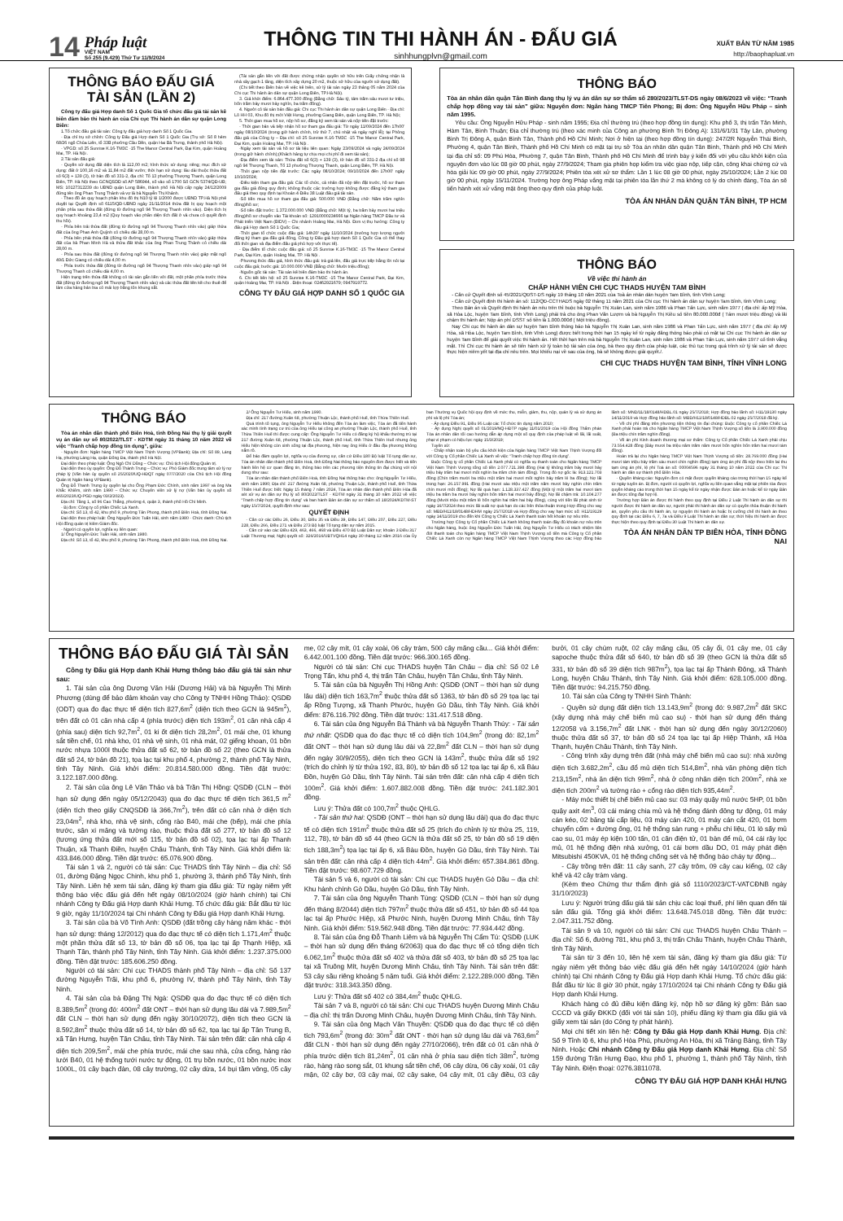14
Pháp luật
VIỆT NAM
Số 255 (9.429) Thứ Tư 11/9/2024
THÔNG TIN THI HÀNH ÁN - ĐẤU GIÁ
sinhhungplvn@gmail.com
XUẤT BẢN TỪ NĂM 1985
http://baophapluat.vn
THÔNG BÁO ĐẤU GIÁ TÀI SẢN (LẦN 2)
Công ty đấu giá Hợp danh Số 1 Quốc Gia tổ chức đấu giá tài sản kê biên đảm bảo thi hành án của Chi cục Thi hành án dân sự quận Long Biên:
1.Tổ chức đấu giá tài sản: Công ty đấu giá hợp danh Số 1 Quốc Gia.
- Địa chỉ trụ sở chính: Công ty Đấu giá Hợp danh Số 1 Quốc Gia (Trụ sở: Số 8 hẻm 68/26 ngõ Chùa Liên, tổ 33B phường Cầu Dền, quận Hai Bà Trưng, thành phố Hà Nội).
- VPGD: số 25 Sunrise K.16-TM3C -15 The Manor Central Park, Đại Kim, quận Hoàng Mai, TP. Hà Nội .
2.Tài sản đấu giá:
- Quyền sử dụng đất diện tích là 112,00 m2; hình thức sử dụng: riêng; mục đích sử dụng: đất ở 100,16 m2 và 11,84 m2 đất vườn; thời hạn sử dụng: lâu dài thuộc thửa đất số 6(3) + 139 (3), tờ bản đồ số 331-2, địa chỉ: Tổ 13 phường Thượng Thanh, quận Long Biên, TP. Hà Nội theo GCNQSDĐ số AP 586944, số vào sổ 1700 Số GCN 5374/QĐ-UB; MS: 10127312239 do UBND quận Long Biên, thành phố Hà Nội cấp ngày 24/12/2009 đứng tên ông Phan Trung Thành và vợ là bà Nguyễn Thị Khánh.
- Theo đồ án quy hoạch phân khu đô thị N10 tỷ lệ 1/2000 được UBND TP.Hà Nội phê duyệt tại Quyết định số 6115/QĐ-UBND ngày 21/11/2014 thửa đất bị quy hoạch một phần phía sau thửa đất (đứng từ đường ngõ 94 Thượng Thanh nhìn vào). Diện tích bị quy hoạch khoảng 23,4 m2 (Quy hoạch vào phần diện tích đất ở và chưa có quyết định thu hồi).
- Phía bên trái thửa đất (đứng từ đường ngõ 94 Thượng Thanh nhìn vào) giáp thửa đất của ông Phan Anh Quỳnh có chiều dài 28,00 m.
- Phía bên phải thửa đất (đứng từ đường ngõ 94 Thượng Thanh nhìn vào) giáp thửa đất của bà Phan Minh Hà và thửa đất khác của ông Phan Trung Thành có chiều dài 28,00 m.
- Phía sau thửa đất (đứng từ đường ngõ 94 Thượng Thanh nhìn vào) giáp mặt ngõ 49/1 Đức Giang có chiều dài 4,00 m.
- Phía trước thửa đất (đứng từ đường ngõ 94 Thượng Thanh nhìn vào) giáp ngõ 94 Thượng Thanh có chiều dài 4,00 m.
Hiện trạng trên thửa đất không có tài sản gắn liền với đất, một phần phía trước thửa đất (đứng từ đường ngõ 94 Thượng Thanh nhìn vào) và các thửa đất liền kề cho thuê để làm cửa hàng bán bia có mái lợp bằng tôn khung sắt.
(Tài sản gắn liền với đất được chứng nhận quyền sở hữu trên Giấy chứng nhận là nhà xây gạch 1 tầng, diện tích xây dựng 20 m2, thuộc sở hữu của người sử dụng đất).
(Chi tiết theo Biên bản về việc kê biên, xử lý tài sản ngày 23 tháng 05 năm 2024 của Chi cục Thi hành án dân sự quận Long Biên, TP.Hà Nội).
3. Giá khởi điểm: 6.864.477.300 đồng (Bằng chữ: Sáu tỷ, tám trăm sáu mươi tư triệu, bốn trăm bảy mươi bảy nghìn, ba trăm đồng).
4. Người có tài sản bán đấu giá: Chi cục Thi hành án dân sự quận Long Biên - Địa chỉ: Lô HH 03, Khu đô thị mới Việt Hưng, phường Giang Biên, quận Long Biên, TP. Hà Nội;
5. Thời gian mua hồ sơ, nộp hồ sơ, đăng ký xem tài sản và nộp tiền đặt trước:
- Thời gian bán và tiếp nhận hồ sơ tham gia đấu giá: Từ ngày 11/09/2024 đến 17h00' ngày 08/10/2024 (trong giờ hành chính, trừ thứ 7, chủ nhật và ngày nghỉ lễ); tại Phòng đấu giá của Công ty – Địa chỉ: số 25 Sunrise K.16-TM3C -15 The Manor Central Park, Đại Kim, quận Hoàng Mai, TP. Hà Nội .
-Ngày xem tài sản và hồ sơ tài liệu liên quan: Ngày 23/09/2024 và ngày 24/09/2024 (trong giờ hành chính);(Khách hàng tự chịu mọi chi phí đi xem tài sản);
-Địa điểm xem tài sản: Thửa đất số 6(3) + 139 (3), tờ bản đồ số 331-2 địa chỉ số 98 ngõ 94 Thượng Thanh, Tổ 13 phường Thượng Thanh, quận Long Biên, TP. Hà Nội.
-Thời gian nộp tiền đặt trước: Các ngày 08/10/2024; 09/10/2024 đến 17h00' ngày 10/10/2024;
-Điều kiện tham gia đấu giá: Các tổ chức, cá nhân đã nộp tiền đặt trước, hồ sơ tham gia đấu giá đúng quy định; không thuộc các trường hợp không được đăng ký tham gia đấu giá theo quy định tại Khoản 4 Điều 38 Luật đấu giá tài sản.
-Số tiền mua hồ sơ tham gia đấu giá: 500.000 VNĐ (Bằng chữ: Năm trăm nghìn đồng)/hồ sơ;
-Số tiền đặt trước: 1.372.000.000 VNĐ (Bằng chữ: Một tỷ, ba trăm bảy mươi hai triệu đồng)/hồ sơ chuyển vào Tài khoản số: 12910000234666 tại Ngân hàng TMCP Đầu tư và Phát triển Việt Nam (BIDV) – Chi nhánh Hoàng Mai, Hà Nội. Đơn vị thụ hưởng: Công ty đấu giá Hợp danh Số 1 Quốc Gia;
-Thời gian tổ chức cuộc đấu giá: 14h30' ngày 11/10/2024 (trường hợp lượng người đăng ký tham gia đấu giá đông, Công ty Đấu giá hợp danh Số 1 Quốc Gia có thể thay đổi thời gian và địa điểm đấu giá phù hợp với thực tế).
- Địa điểm tổ chức cuộc đấu giá: số 25 Sunrise K.16-TM3C -15 The Manor Central Park, Đại Kim, quận Hoàng Mai, TP. Hà Nội .
-Phương thức đấu giá, hình thức đấu giá: trả giá lên, đấu giá trực tiếp bằng lời nói tại cuộc đấu giá; bước giá: 10.000.000 VNĐ (Bằng chữ: Mười triệu đồng);
-Nguồn gốc tài sản: Tài sản kê biên đảm bảo thi hành án.
6. Chi tiết liên hệ: số 25 Sunrise K.16-TM3C -15 The Manor Central Park, Đại Kim, quận Hoàng Mai, TP. Hà Nội . Điện thoại: 02462921679; 0947919772.
CÔNG TY ĐẤU GIÁ HỢP DANH SỐ 1 QUỐC GIA
THÔNG BÁO
Tòa án nhân dân quận Tân Bình đang thụ lý vụ án dân sự sơ thẩm số 280/2023/TLST-DS ngày 08/6/2023 về việc: “Tranh chấp hợp đồng vay tài sản” giữa: Nguyên đơn: Ngân hàng TMCP Tiên Phong; Bị đơn: Ông Nguyễn Hữu Pháp – sinh năm 1995.
Yêu cầu: Ông Nguyễn Hữu Pháp - sinh năm 1995; Địa chỉ thường trú (theo hợp đồng tín dụng): Khu phố 3, thị trấn Tân Minh, Hàm Tân, Bình Thuận; Địa chỉ thường trú (theo xác minh của Công an phường Bình Trị Đông A): 131/6/1/31 Tây Lân, phường Bình Trị Đông A, quận Bình Tân, Thành phố Hồ Chí Minh; Nơi ở hiện tại (theo hợp đồng tín dụng): 247/2R Nguyễn Thái Bình, Phường 4, quận Tân Bình, Thành phố Hồ Chí Minh có mặt tại trụ sở Tòa án nhân dân quận Tân Bình, Thành phố Hồ Chí Minh tại địa chỉ số: 09 Phú Hòa, Phường 7, quận Tân Bình, Thành phố Hồ Chí Minh để trình bày ý kiến đối với yêu cầu khởi kiện của nguyên đơn vào lúc 08 giờ 00 phút, ngày 27/9/2024; Tham gia phiên họp kiểm tra việc giao nộp, tiếp cận, công khai chứng cứ và hòa giải lúc 09 giờ 00 phút, ngày 27/9/2024; Phiên tòa xét xử sơ thẩm: Lần 1 lúc 08 giờ 00 phút, ngày 25/10/2024; Lần 2 lúc 08 giờ 00 phút, ngày 15/11/2024. Trường hợp ông Pháp vắng mặt tại phiên tòa lần thứ 2 mà không có lý do chính đáng, Tòa án sẽ tiến hành xét xử vắng mặt ông theo quy định của pháp luật.
TÒA ÁN NHÂN DÂN QUẬN TÂN BÌNH, TP HCM
THÔNG BÁO
Về việc thi hành án
CHẤP HÀNH VIÊN CHI CỤC THADS HUYỆN TAM BÌNH
- Căn cứ Quyết định số 45/2021/QĐST-DS ngày 19 tháng 10 năm 2021 của Toà án nhân dân huyện Tam Bình, tỉnh Vĩnh Long;
- Căn cứ Quyết định thi hành án số: 112/QĐ-CCTHADS ngày 02 tháng 11 năm 2021 của Chi cục Thi hành án dân sự huyện Tam Bình, tỉnh Vĩnh Long;
Theo Bản án và Quyết định thi hành án nêu trên thì buộc bà Nguyễn Thị Xuân Lan, sinh năm 1986 và Phan Tấn Lực, sinh năm 1977 ( địa chỉ: ấp Mỹ Hòa, xã Hòa Lộc, huyện Tam Bình, tỉnh Vĩnh Long) phải trả cho ông Phan Văn Lượm và bà Nguyễn Thị Kiều số tiền 80.000.000đ ( Tám mươi triệu đồng) và lãi chậm thi hành án; Nộp án phí DSST số tiền là 1.000.000đ ( Một triệu đồng).
Nay Chi cục thi hành án dân sự huyện Tam Bình thông báo bà Nguyễn Thị Xuân Lan, sinh năm 1986 và Phan Tấn Lực, sinh năm 1977 ( địa chỉ: ấp Mỹ Hòa, xã Hòa Lộc, huyện Tam Bình, tỉnh Vĩnh Long) được biết trong thời hạn 15 ngày kể từ ngày đăng thông báo phải có mặt tại Chi cục Thi hành án dân sự huyện Tam Bình để giải quyết việc thi hành án. Hết thời hạn trên mà bà Nguyễn Thị Xuân Lan, sinh năm 1986 và Phan Tấn Lực, sinh năm 1977 cố tình vắng mặt. Thì Chi cục thi hành án sẽ tiến hành xử lý toàn bộ tài sản của ông, bà theo quy định của pháp luật, các thủ tục trong quá trình xử lý tài sản sẽ được thực hiện niêm yết tại địa chỉ nêu trên. Mọi khiếu nại về sau của ông, bà sẽ không được giải quyết./.
CHI CỤC THADS HUYỆN TAM BÌNH, TỈNH VĨNH LONG
THÔNG BÁO
Tòa án nhân dân thành phố Biên Hoà, tỉnh Đồng Nai thụ lý giải quyết vụ án dân sự số 80/2022/TLST - KDTM ngày 31 tháng 10 năm 2022 về việc “Tranh chấp hợp đồng tín dụng”, giữa:
- Nguyên đơn: Ngân hàng TMCP Việt Nam Thịnh Vượng (VPBank); Địa chỉ: Số 89, Láng Hạ, phường Láng Hạ, quận Đống Đa, thành phố Hà Nội.
Đại diện theo pháp luật: Ông Ngô Chí Dũng – Chức vụ: Chủ tịch Hội đồng Quản trị.
Đại diện theo ủy quyền: Ông Đỗ Thành Trung – Chức vụ: Phó Giám đốc trung tâm xử lý nợ pháp lý (Văn bản ủy quyền số 25/2020/UQ-HĐQT ngày 07/7/2020 của Chủ tịch Hội đồng Quản trị Ngân hàng VPBank).
Ông Đỗ Thanh Trung ủy quyền lại cho Ông Phạm Đức Chính, sinh năm 1997 và ông Ma Khắc Khiêm, sinh năm 1990 – Chức vụ: Chuyên viên xử lý nợ (Văn bản ủy quyền số 465/2023/UQ-PGD ngày 03/2/2023).
Địa chỉ: Tầng 1, số 96 Cao Thắng, phường 4, quận 3, thành phố Hồ Chí Minh.
- Bị đơn: Công ty cổ phần Chiếc Lá Xanh.
Địa chỉ: Số 13, tổ 42, khu phố 9, phường Tân Phong, thành phố Biên Hoà, tỉnh Đồng Nai.
Đại diện theo pháp luật: Ông Nguyễn Đức Tuấn Hải, sinh năm 1980 - Chức danh: Chủ tịch Hội đồng quản trị kiêm Giám đốc.
- Người có quyền lợi, nghĩa vụ liên quan:
1/ Ông Nguyễn Đức Tuấn Hải, sinh năm 1980.
Địa chỉ: Số 13, tổ 42, khu phố 9, phường Tân Phong, thành phố Biên Hoà, tỉnh Đồng Nai.
2/ Ông Nguyễn Tư Hiếu, sinh năm 1990.
Địa chỉ: 217 đường Xuân 68, phường Thuận Lộc, thành phố Huế, tỉnh Thừa Thiên Huế.
Quá trình tố tụng, ông Nguyễn Tư Hiếu không đến Tòa án làm việc, Tòa án đã tiến hành xác minh tình trạng cư trú của ông Hiếu tại công an phường Thuận Lộc, thành phố Huế, tỉnh Thừa Thiên Huế thì được cung cấp: Ông Nguyễn Tư Hiếu có đăng ký hộ khẩu thường trú tại 217 đường Xuân 68, phường Thuận Lộc, thành phố Huế, tỉnh Thừa Thiên Huế nhưng ông Hiếu hiện không còn sinh sống tại địa phương, hiện nay ông Hiếu ở đâu địa phương không nắm rõ.
Để bảo đảm quyền lợi, nghĩa vụ của đương sự, căn cứ Điều 180 Bộ luật Tố tụng dân sự, Tòa án nhân dân thành phố Biên Hoà, tỉnh Đồng Nai thông báo nguyên đơn được biết và tiến hành liên hệ cơ quan đăng tin, thông báo trên các phương tiện thông tin đại chúng với nội dung như sau:
Tòa án nhân dân thành phố Biên Hoà, tỉnh Đồng Nai thông báo cho: ông Nguyễn Tư Hiếu, sinh năm 1990; Địa chỉ: 217 đường Xuân 68, phường Thuận Lộc, thành phố Huế, tỉnh Thừa Thiên Huế được biết: Ngày 15 tháng 7 năm 2024, Tòa án nhân dân thành phố Biên Hòa đã xét xử vụ án dân sự thụ lý số 80/2022/TLST - KDTM ngày 31 tháng 10 năm 2022 về việc “Tranh chấp hợp đồng tín dụng” và ban hành Bản án dân sự sơ thẩm số 18/2024/KDTM-ST ngày 15/7/2024, quyết định như sau:
QUYẾT ĐỊNH
- Căn cứ các Điều 26, Điều 30, Điều 35 và Điều 39, Điều 147, Điều 207, Điều 227, Điều 228, Điều 266, Điều 271 và Điều 273 Bộ luật Tố tụng dân sự năm 2015.
- Căn cứ vào các Điều 429, 463, 466, 468 và Điều 470 Bộ Luật Dân sự; khoản 3 Điều 317 Luật Thương mại; Nghị quyết số: 326/2016/UBTVQH14 ngày 30 tháng 12 năm 2016 của Ủy ban Thường vụ Quốc hội quy định về mức thu, miễn, giảm, thu, nộp, quản lý và sử dụng án phí và lệ phí Tòa án;
- Áp dụng Điều 91, Điều 95 Luật các Tổ chức tín dụng năm 2010;
- Áp dụng Nghị quyết số 01/2019/NQ-HĐTP ngày 11/01/2019 của Hội đồng Thẩm phán Tòa án nhân dân tối cao hướng dẫn áp dụng một số quy định của pháp luật về lãi, lãi suất, phạt vi phạm có hiệu lực ngày 15/3/2019;
Tuyên xử:
- Chấp nhận toàn bộ yêu cầu khởi kiện của Ngân hàng TMCP Việt Nam Thịnh Vượng đối với Công ty Cổ phần Chiếc Lá Xanh về việc “Tranh chấp hợp đồng tín dụng”.
Buộc Công ty cổ phần Chiếc Lá Xanh phải có nghĩa vụ thanh toán cho Ngân hàng TMCP Việt Nam Thịnh Vượng tổng số tiền 2.077.721.398 đồng (Hai tỷ không trăm bảy mươi bảy triệu bảy trăm hai mươi mốt nghìn ba trăm chín tám đồng). Trong đó nợ gốc là: 913.121.703 đồng (Chín trăm mười ba triệu một trăm hai mươi mốt nghìn bảy trăm lẻ ba đồng); Nợ lãi trong hạn: 26.157.991 đồng (Hai mươi sáu triệu một trăm năm mươi bảy nghìn chín trăm chín mươi mốt đồng); Nợ lãi quá hạn: 1.128.337.427 đồng (Một tỷ một trăm hai mươi tám triệu ba trăm ba mươi bảy nghìn bốn trăm hai mươi bảy đồng); Nợ lãi chậm trả: 10.104.277 đồng (Mười triệu một trăm lẻ bốn nghìn hai trăm hai bảy đồng), cùng với tiền lãi phát sinh từ ngày 16/7/2024 theo mức lãi suất nợ quá hạn do các bên thỏa thuận trong Hợp đồng cho vay số: MBD/H11/18/0148/HDHM ngày 25/7/2018 và Hợp đồng cho vay hạn mức số: H11/19129 ngày 14/11/2019 cho đến khi Công ty Chiếc Lá Xanh thanh toán hết khoản nợ nêu trên.
Trường hợp Công ty Cổ phần Chiếc Lá Xanh không thanh toán đầy đủ khoản nợ nêu trên cho Ngân hàng, buộc ông Nguyễn Đức Tuấn Hải, ông Nguyễn Tư Hiếu có trách nhiệm liên đới thanh toán cho Ngân hàng TMCP Việt Nam Thịnh Vượng số tiền mà Công ty Cổ phần Chiếc Lá Xanh còn nợ Ngân hàng TMCP Việt Nam Thịnh Vượng theo các Hợp đồng bảo lãnh số: MND/11/18/0148/HDBL.01 ngày 25/7/2018; Hợp đồng bảo lãnh số: H11/19130 ngày 14/11/2019 và Hợp đồng bảo lãnh số: MBD/H11/18/0148/HDBL.02 ngày 25/7/2018 đã ký.
- Về chi phí đăng trên phương tiện thông tin đại chúng: Buộc Công ty cổ phần Chiếc Lá Xanh phải hoàn trả cho Ngân hàng TMCP Việt Nam Thịnh Vượng số tiền là 3.900.000 đồng (Ba triệu chín trăm nghìn đồng).
- Về án phí Kinh doanh thương mại sơ thẩm: Công ty Cổ phần Chiếc Lá Xanh phải chịu 73.554.428 đồng (Bảy mươi ba triệu năm trăm năm mươi bốn nghìn bốn trăm hai mươi tám đồng).
Hoàn trả lại cho Ngân hàng TMCP Việt Nam Thịnh Vượng số tiền: 28.769.000 đồng (Hai mươi tám triệu bảy trăm sáu mươi chín nghìn đồng) tạm ứng án phí đã nộp theo biên lai thu tạm ứng án phí, lệ phí Toà án số: 00004596 ngày 31 tháng 10 năm 2022 của Chi cục Thi hành án dân sự thành phố Biên Hòa.
- Quyền kháng cáo: Nguyên đơn có mặt được quyền kháng cáo trong thời hạn 15 ngày kể từ ngày tuyên án. Bị đơn, người có quyền lợi, nghĩa vụ liên quan vắng mặt tại phiên tòa được quyền kháng cáo trong thời hạn 15 ngày kể từ ngày nhận được Bản án hoặc kể từ ngày Bản án được tống đạt hợp lệ.
Trường hợp Bản án được thi hành theo quy định tại Điều 2 Luật Thi hành án dân sự thì người được thi hành án dân sự, người phải thi hành án dân sự có quyền thỏa thuận thi hành án, quyền yêu cầu thi hành án, tự nguyện thi hành án hoặc bị cưỡng chế thi hành án theo quy định tại các Điều 6, 7, 7a và Điều 9 Luật Thi hành án dân sự; thời hiệu thi hành án được thực hiện theo quy định tại Điều 30 Luật Thi hành án dân sự.
TÒA ÁN NHÂN DÂN TP BIÊN HÒA, TỈNH ĐỒNG NAI
THÔNG BÁO ĐẤU GIÁ TÀI SẢN
Công ty Đấu giá Hợp danh Khải Hưng thông báo đấu giá tài sản như sau:
1. Tài sản của ông Dương Văn Hải (Dương Hải) và bà Nguyễn Thị Minh Phương (dùng để bảo đảm khoản vay cho Công ty TNHH Hồng Thảo): QSDĐ (ODT) qua đo đạc thực tế diện tích 827,6m<sup>2</sup> (diện tích theo GCN là 945m<sup>2</sup>), trên đất có 01 căn nhà cấp 4 (phía trước) diện tích 193m<sup>2</sup>, 01 căn nhà cấp 4 (phía sau) diện tích 92,7m<sup>2</sup>, 01 ki ốt diện tích 28,2m<sup>2</sup>, 01 mái che, 01 khung sắt tiền chế, 01 nhà kho, 01 nhà vệ sinh, 01 nhà mát, 02 giếng khoan, 01 bồn nước nhựa 1000l thuộc thửa đất số 62, tờ bản đồ số 22 (theo GCN là thửa đất số 24, tờ bản đồ 21), tọa lạc tại khu phố 4, phường 2, thành phố Tây Ninh, tỉnh Tây Ninh. Giá khởi điểm: 20.814.580.000 đồng. Tiền đặt trước: 3.122.187.000 đồng.
2. Tài sản của ông Lê Văn Thảo và bà Trần Thị Hồng: QSDĐ (CLN – thời hạn sử dụng đến ngày 05/12/2043) qua đo đạc thực tế diện tích 361,5 m<sup>2</sup> (diện tích theo giấy CNQSDĐ là 366,7m<sup>2</sup>), trên đất có căn nhà ở diện tích 23,04m<sup>2</sup>, nhà kho, nhà vệ sinh, cổng rào B40, mái che (bếp), mái che phía trước, sân xi măng và tường rào, thuộc thửa đất số 277, tờ bản đồ số 12 (tương ứng thửa đất mới số 115, tờ bản đồ số 02), tọa lạc tại ấp Thanh Thuận, xã Thanh Điền, huyện Châu Thành, tỉnh Tây Ninh. Giá khởi điểm là: 433.846.000 đồng. Tiền đặt trước: 65.076.900 đồng.
Tài sản 1 và 2, người có tài sản: Cục THADS tỉnh Tây Ninh – địa chỉ: Số 01, đường Đặng Ngọc Chinh, khu phố 1, phường 3, thành phố Tây Ninh, tỉnh Tây Ninh. Liên hệ xem tài sản, đăng ký tham gia đấu giá: Từ ngày niêm yết thông báo việc đấu giá đến hết ngày 08/10/2024 (giờ hành chính) tại Chi nhánh Công ty Đấu giá Hợp danh Khải Hưng. Tổ chức đấu giá: Bắt đầu từ lúc 9 giờ, ngày 11/10/2024 tại Chi nhánh Công ty Đấu giá Hợp danh Khải Hưng.
3. Tài sản của bà Võ Tình Anh: QSDĐ (đất trồng cây hàng năm khác - thời hạn sử dụng: tháng 12/2012) qua đo đạc thực tế có diện tích 1.171,4m<sup>2</sup> thuộc một phần thửa đất số 13, tờ bản đồ số 06, tọa lạc tại ấp Thạnh Hiệp, xã Thạnh Tân, thành phố Tây Ninh, tỉnh Tây Ninh. Giá khởi điểm: 1.237.375.000 đồng. Tiền đặt trước: 185.606.250 đồng.
Người có tài sản: Chi cục THADS thành phố Tây Ninh – địa chỉ: Số 137 đường Nguyễn Trãi, khu phố 6, phường IV, thành phố Tây Ninh, tỉnh Tây Ninh.
4. Tài sản của bà Đặng Thị Ngà: QSDĐ qua đo đạc thực tế có diện tích 8.389,5m<sup>2</sup> (trong đó: 400m<sup>2</sup> đất ONT – thời hạn sử dụng lâu dài và 7.989,5m<sup>2</sup> đất CLN – thời hạn sử dụng đến ngày 30/10/2072), diện tích theo GCN là 8.592,8m<sup>2</sup> thuộc thửa đất số 14, tờ bản đồ số 62, tọa lạc tại ấp Tân Trung B, xã Tân Hưng, huyện Tân Châu, tỉnh Tây Ninh. Tài sản trên đất: căn nhà cấp 4 diện tích 209,5m<sup>2</sup>, mái che phía trước, mái che sau nhà, cửa cổng, hàng rào lưới B40, 01 hệ thống tưới nước tự động, 01 trụ bồn nước, 01 bồn nước inox 1000L, 01 cây bạch đàn, 08 cây trường, 02 cây dừa, 14 bụi tầm vông, 05 cây me, 02 cây mít, 01 cây xoài, 06 cây tràm, 500 cây mãng cầu... Giá khởi điểm: 6.442.001.100 đồng. Tiền đặt trước: 966.300.165 đồng.
Người có tài sản: Chi cục THADS huyện Tân Châu – địa chỉ: Số 02 Lê Trọng Tấn, khu phố 4, thị trấn Tân Châu, huyện Tân Châu, tỉnh Tây Ninh.
5. Tài sản của bà Nguyễn Thị Hồng Anh: QSDĐ (ONT – thời hạn sử dụng lâu dài) diện tích 163,7m<sup>2</sup> thuộc thửa đất số 1363, tờ bản đồ số 29 tọa lạc tại ấp Rồng Tượng, xã Thanh Phước, huyện Gò Dầu, tỉnh Tây Ninh. Giá khởi điểm: 876.116.792 đồng. Tiền đặt trước: 131.417.518 đồng.
6. Tài sản của ông Nguyễn Bá Thành và bà Nguyễn Thanh Thúy: - Tài sản thứ nhất: QSDĐ qua đo đạc thực tế có diện tích 104,9m<sup>2</sup> (trong đó: 82,1m<sup>2</sup> đất ONT – thời hạn sử dụng lâu dài và 22,8m<sup>2</sup> đất CLN – thời hạn sử dụng đến ngày 30/9/2055), diện tích theo GCN là 143m<sup>2</sup>, thuộc thửa đất số 192 (trích đo chỉnh lý từ thửa 192, 83, 80), tờ bản đồ số 12 tọa lạc tại ấp 6, xã Bàu Đồn, huyện Gò Dầu, tỉnh Tây Ninh. Tài sản trên đất: căn nhà cấp 4 diện tích 100m<sup>2</sup>. Giá khởi điểm: 1.607.882.008 đồng. Tiền đặt trước: 241.182.301 đồng.
Lưu ý: Thửa đất có 100,7m<sup>2</sup> thuộc QHLG.
- Tài sản thứ hai: QSDĐ (ONT – thời hạn sử dụng lâu dài) qua đo đạc thực tế có diện tích 191m<sup>2</sup> thuộc thửa đất số 25 (trích đo chỉnh lý từ thửa 25, 119, 112, 78), tờ bản đồ số 44 (theo GCN là thửa đất số 25, tờ bản đồ số 19 diện tích 188,3m<sup>2</sup>) tọa lạc tại ấp 6, xã Bàu Đồn, huyện Gò Dầu, tỉnh Tây Ninh. Tài sản trên đất: căn nhà cấp 4 diện tích 44m<sup>2</sup>. Giá khởi điểm: 657.384.861 đồng. Tiền đặt trước: 98.607.729 đồng.
Tài sản 5 và 6, người có tài sản: Chi cục THADS huyện Gò Dầu – địa chỉ: Khu hành chính Gò Dầu, huyện Gò Dầu, tỉnh Tây Ninh.
7. Tài sản của ông Nguyễn Thanh Tùng: QSDĐ (CLN – thời hạn sử dụng đến tháng 8/2044) diện tích 797m<sup>2</sup> thuộc thửa đất số 451, tờ bản đồ số 44 tọa lạc tại ấp Phước Hiệp, xã Phước Ninh, huyện Dương Minh Châu, tỉnh Tây Ninh. Giá khởi điểm: 519.562.948 đồng. Tiền đặt trước: 77.934.442 đồng.
8. Tài sản của ông Đỗ Thanh Liêm và bà Nguyễn Thị Cẩm Tú: QSDĐ (LUK – thời hạn sử dụng đến tháng 6/2063) qua đo đạc thực tế có tổng diện tích 6.062,1m<sup>2</sup> thuộc thửa đất số 402 và thửa đất số 403, tờ bản đồ số 25 tọa lạc tại xã Truông Mít, huyện Dương Minh Châu, tỉnh Tây Ninh. Tài sản trên đất: 53 cây sầu riêng khoảng 5 năm tuổi. Giá khởi điểm: 2.122.289.000 đồng. Tiền đặt trước: 318.343.350 đồng.
Lưu ý: Thửa đất số 402 có 384,4m<sup>2</sup> thuộc QHLG.
Tài sản 7 và 8, người có tài sản: Chi cục THADS huyện Dương Minh Châu – địa chỉ: thị trấn Dương Minh Châu, huyện Dương Minh Châu, tỉnh Tây Ninh.
9. Tài sản của ông Mạch Văn Thuyền: QSDĐ qua đo đạc thực tế có diện tích 793,6m<sup>2</sup> (trong đó: 30m<sup>2</sup> đất ONT - thời hạn sử dụng lâu dài và 763,6m<sup>2</sup> đất CLN - thời hạn sử dụng đến ngày 27/10/2066), trên đất có 01 căn nhà ở phía trước diện tích 81,24m<sup>2</sup>, 01 căn nhà ở phía sau diện tích 38m<sup>2</sup>, tường rào, hàng rào song sắt, 01 khung sắt tiền chế, 06 cây dừa, 06 cây xoài, 01 cây mận, 02 cây bơ, 03 cây mai, 02 cây sake, 04 cây mít, 01 cây điều, 03 cây bưởi, 01 cây chùm ruột, 02 cây mãng cầu, 05 cây ổi, 01 cây me, 01 cây sapoche thuộc thửa đất số 640, tờ bản đồ số 39 (theo GCN là thửa đất số 331, tờ bản đồ số 39 diện tích 987m<sup>2</sup>), tọa lạc tại ấp Thành Đông, xã Thành Long, huyện Châu Thành, tỉnh Tây Ninh. Giá khởi điểm: 628.105.000 đồng. Tiền đặt trước: 94.215.750 đồng.
10. Tài sản của Công ty TNHH Sinh Thành:
- Quyền sử dụng đất diện tích 13.143,9m<sup>2</sup> (trong đó: 9.987,2m<sup>2</sup> đất SKC (xây dựng nhà máy chế biến mủ cao su) - thời hạn sử dụng đến tháng 12/2058 và 3.156,7m<sup>2</sup> đất LNK - thời hạn sử dụng đến ngày 30/12/2060) thuộc thửa đất số 37, tờ bản đồ số 24 tọa lạc tại ấp Hiệp Thành, xã Hòa Thạnh, huyện Châu Thành, tỉnh Tây Ninh.
- Công trình xây dựng trên đất (nhà máy chế biến mủ cao su): nhà xưởng diện tích 3.682,2m<sup>2</sup>, cầu đổ mủ diện tích 514,8m<sup>2</sup>, nhà văn phòng diện tích 213,15m<sup>2</sup>, nhà ăn diện tích 99m<sup>2</sup>, nhà ở công nhân diện tích 200m<sup>2</sup>, nhà xe diện tích 200m<sup>2</sup> và tường rào + cổng rào diện tích 935,44m<sup>2</sup>.
- Máy móc thiết bị chế biến mủ cao su: 03 máy quậy mủ nước 5HP, 01 bồn quậy axit 4m<sup>3</sup>, 03 cái máng chia mủ và hệ thống đánh đông tự động, 01 máy cán kéo, 02 băng tải cấp liệu, 03 máy cán 420, 01 máy cán cắt 420, 01 bơm chuyển cốm + đường ống, 01 hệ thống sàn rung + phễu chi liệu, 01 lò sấy mủ cao su, 01 máy ép kiện 100 tấn, 01 cân điện tử, 01 bàn để mủ, 04 cái rây lọc mủ, 01 hệ thống điện nhà xưởng, 01 cái bơm dầu DO, 01 máy phát điện Mitsubishi 450KVA, 01 hệ thống chống sét và hệ thống báo cháy tự động...
- Cây trồng trên đất: 11 cây sanh, 27 cây trôm, 09 cây cau kiểng, 02 cây khế và 42 cây tràm vàng.
(Kèm theo Chứng thư thẩm định giá số 1110/2023/CT-VATCĐNB ngày 31/10/2023)
Lưu ý: Người trúng đấu giá tài sản chịu các loại thuế, phí liên quan đến tài sản đấu giá. Tổng giá khởi điểm: 13.648.745.018 đồng. Tiền đặt trước: 2.047.311.752 đồng.
Tài sản 9 và 10, người có tài sản: Chi cục THADS huyện Châu Thành – địa chỉ: Số 6, đường 781, khu phố 3, thị trấn Châu Thành, huyện Châu Thành, tỉnh Tây Ninh.
Tài sản từ 3 đến 10, liên hệ xem tài sản, đăng ký tham gia đấu giá: Từ ngày niêm yết thông báo việc đấu giá đến hết ngày 14/10/2024 (giờ hành chính) tại Chi nhánh Công ty Đấu giá Hợp danh Khải Hưng. Tổ chức đấu giá: Bắt đầu từ lúc 8 giờ 30 phút, ngày 17/10/2024 tại Chi nhánh Công ty Đấu giá Hợp danh Khải Hưng.
Khách hàng có đủ điều kiện đăng ký, nộp hồ sơ đăng ký gồm: Bản sao CCCD và giấy ĐKKD (đối với tài sản 10), phiếu đăng ký tham gia đấu giá và giấy xem tài sản (do Công ty phát hành).
Mọi chi tiết xin liên hệ: Công ty Đấu giá Hợp danh Khải Hưng. Địa chỉ: Số 9 Tỉnh lộ 6, khu phố Hòa Phú, phường An Hòa, thị xã Trảng Bàng, tỉnh Tây Ninh. Hoặc Chi nhánh Công ty Đấu giá Hợp danh Khải Hưng. Địa chỉ: Số 159 đường Trần Hưng Đạo, khu phố 1, phường 1, thành phố Tây Ninh, tỉnh Tây Ninh. Điện thoại: 0276.3811078.
CÔNG TY ĐẤU GIÁ HỢP DANH KHẢI HƯNG